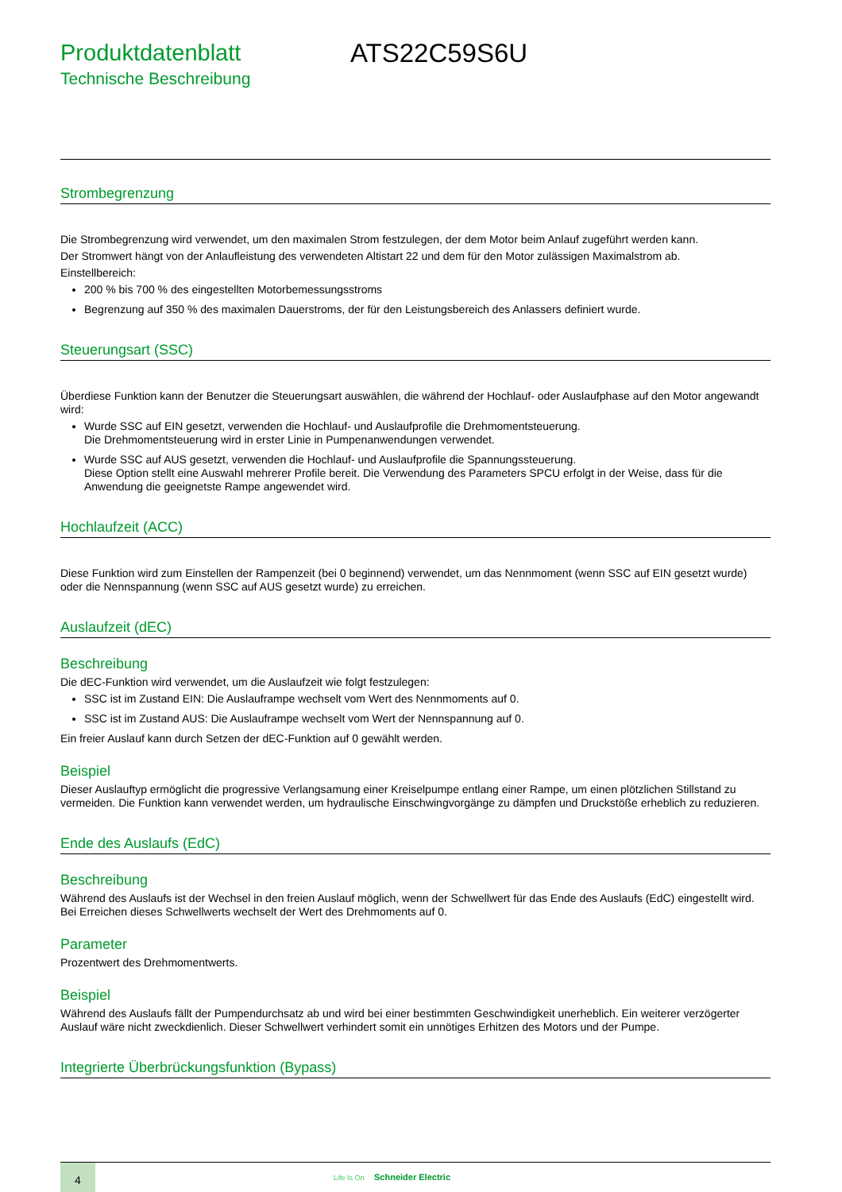Produktdatenblatt
Technische Beschreibung
ATS22C59S6U
Strombegrenzung
Die Strombegrenzung wird verwendet, um den maximalen Strom festzulegen, der dem Motor beim Anlauf zugeführt werden kann.
Der Stromwert hängt von der Anlaufleistung des verwendeten Altistart 22 und dem für den Motor zulässigen Maximalstrom ab.
Einstellbereich:
200 % bis 700 % des eingestellten Motorbemessungsstroms
Begrenzung auf 350 % des maximalen Dauerstroms, der für den Leistungsbereich des Anlassers definiert wurde.
Steuerungsart (SSC)
Überdiese Funktion kann der Benutzer die Steuerungsart auswählen, die während der Hochlauf- oder Auslaufphase auf den Motor angewandt wird:
Wurde SSC auf EIN gesetzt, verwenden die Hochlauf- und Auslaufprofile die Drehmomentsteuerung.
Die Drehmomentsteuerung wird in erster Linie in Pumpenanwendungen verwendet.
Wurde SSC auf AUS gesetzt, verwenden die Hochlauf- und Auslaufprofile die Spannungssteuerung.
Diese Option stellt eine Auswahl mehrerer Profile bereit. Die Verwendung des Parameters SPCU erfolgt in der Weise, dass für die Anwendung die geeignetste Rampe angewendet wird.
Hochlaufzeit (ACC)
Diese Funktion wird zum Einstellen der Rampenzeit (bei 0 beginnend) verwendet, um das Nennmoment (wenn SSC auf EIN gesetzt wurde) oder die Nennspannung (wenn SSC auf AUS gesetzt wurde) zu erreichen.
Auslaufzeit (dEC)
Beschreibung
Die dEC-Funktion wird verwendet, um die Auslaufzeit wie folgt festzulegen:
SSC ist im Zustand EIN: Die Auslauframpe wechselt vom Wert des Nennmoments auf 0.
SSC ist im Zustand AUS: Die Auslauframpe wechselt vom Wert der Nennspannung auf 0.
Ein freier Auslauf kann durch Setzen der dEC-Funktion auf 0 gewählt werden.
Beispiel
Dieser Auslauftyp ermöglicht die progressive Verlangsamung einer Kreiselpumpe entlang einer Rampe, um einen plötzlichen Stillstand zu vermeiden. Die Funktion kann verwendet werden, um hydraulische Einschwingvorgänge zu dämpfen und Druckstöße erheblich zu reduzieren.
Ende des Auslaufs (EdC)
Beschreibung
Während des Auslaufs ist der Wechsel in den freien Auslauf möglich, wenn der Schwellwert für das Ende des Auslaufs (EdC) eingestellt wird. Bei Erreichen dieses Schwellwerts wechselt der Wert des Drehmoments auf 0.
Parameter
Prozentwert des Drehmomentwerts.
Beispiel
Während des Auslaufs fällt der Pumpendurchsatz ab und wird bei einer bestimmten Geschwindigkeit unerheblich. Ein weiterer verzögerter Auslauf wäre nicht zweckdienlich. Dieser Schwellwert verhindert somit ein unnötiges Erhitzen des Motors und der Pumpe.
Integrierte Überbrückungsfunktion (Bypass)
4
Life Is On Schneider Electric